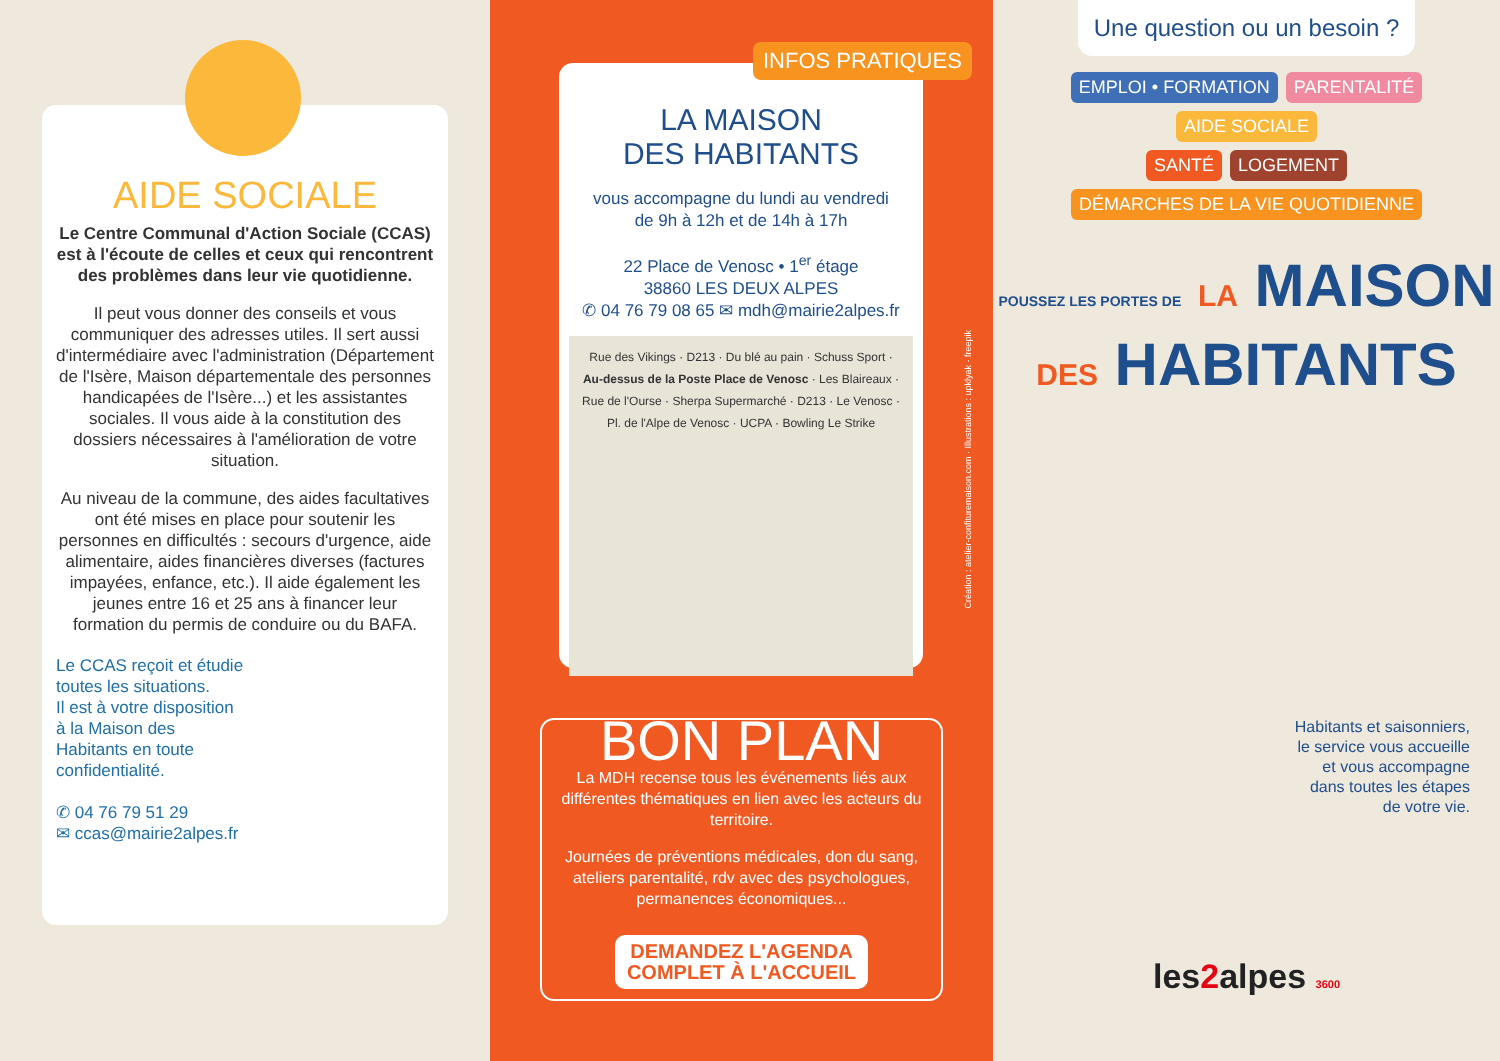AIDE SOCIALE
Le Centre Communal d'Action Sociale (CCAS) est à l'écoute de celles et ceux qui rencontrent des problèmes dans leur vie quotidienne.
Il peut vous donner des conseils et vous communiquer des adresses utiles. Il sert aussi d'intermédiaire avec l'administration (Département de l'Isère, Maison départementale des personnes handicapées de l'Isère...) et les assistantes sociales. Il vous aide à la constitution des dossiers nécessaires à l'amélioration de votre situation.
Au niveau de la commune, des aides facultatives ont été mises en place pour soutenir les personnes en difficultés : secours d'urgence, aide alimentaire, aides financières diverses (factures impayées, enfance, etc.). Il aide également les jeunes entre 16 et 25 ans à financer leur formation du permis de conduire ou du BAFA.
Le CCAS reçoit et étudie
toutes les situations.
Il est à votre disposition
à la Maison des
Habitants en toute
confidentialité.
✆ 04 76 79 51 29
✉ ccas@mairie2alpes.fr
INFOS PRATIQUES
LA MAISON
DES HABITANTS
vous accompagne du lundi au vendredi
de 9h à 12h et de 14h à 17h
22 Place de Venosc • 1<sup>er</sup> étage
38860 LES DEUX ALPES
✆ 04 76 79 08 65 ✉ mdh@mairie2alpes.fr
Rue des Vikings · D213 · Du blé au pain · Schuss Sport · Au-dessus de la Poste Place de Venosc · Les Blaireaux · Rue de l'Ourse · Sherpa Supermarché · D213 · Le Venosc · Pl. de l'Alpe de Venosc · UCPA · Bowling Le Strike
BON PLAN
La MDH recense tous les événements liés aux différentes thématiques en lien avec les acteurs du territoire.
Journées de préventions médicales, don du sang, ateliers parentalité, rdv avec des psychologues, permanences économiques...
DEMANDEZ L'AGENDA
COMPLET À L'ACCUEIL
Création : atelier-confituremaison.com · Illustrations : upklyak - freepik
Une question ou un besoin ?
EMPLOI • FORMATION PARENTALITÉ AIDE SOCIALE
SANTÉ LOGEMENT DÉMARCHES DE LA VIE QUOTIDIENNE
POUSSEZ LES PORTES DE LA MAISON
DES HABITANTS
Habitants et saisonniers,
le service vous accueille
et vous accompagne
dans toutes les étapes
de votre vie.
les2alpes 3600